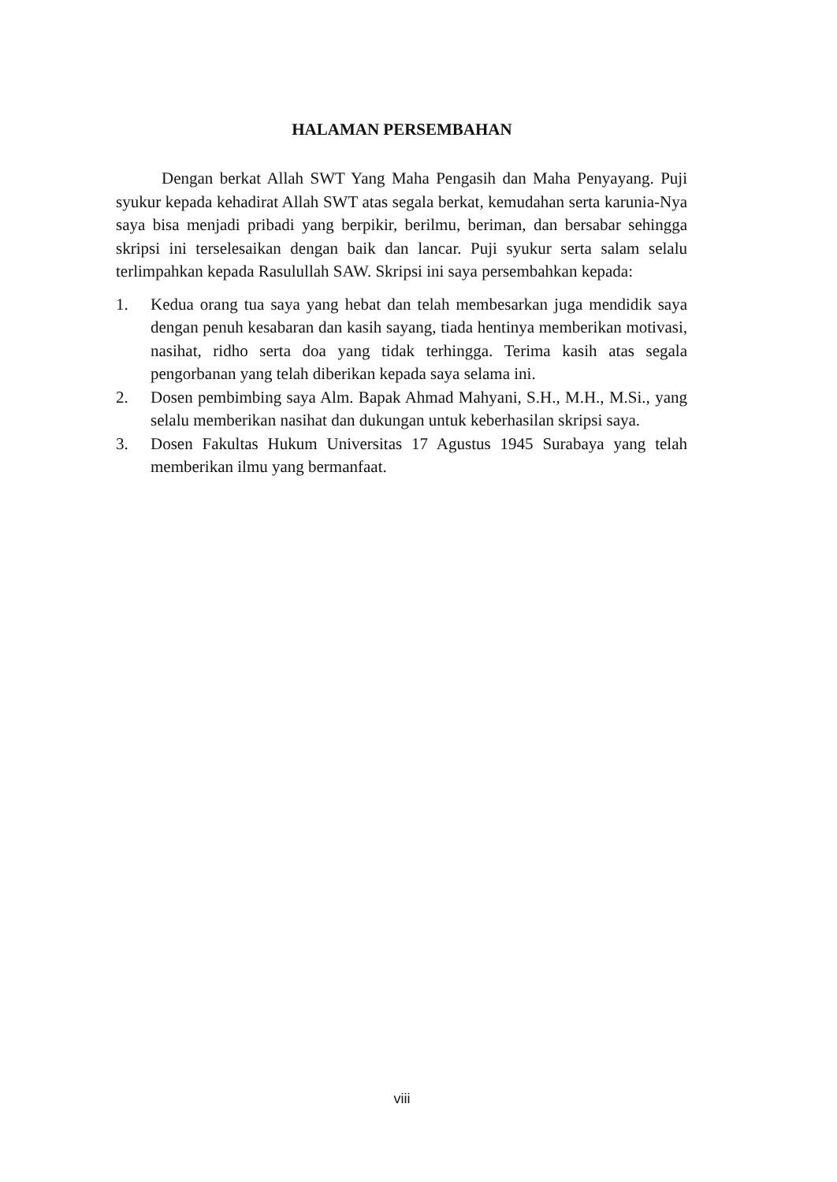HALAMAN PERSEMBAHAN
Dengan berkat Allah SWT Yang Maha Pengasih dan Maha Penyayang. Puji syukur kepada kehadirat Allah SWT atas segala berkat, kemudahan serta karunia-Nya saya bisa menjadi pribadi yang berpikir, berilmu, beriman, dan bersabar sehingga skripsi ini terselesaikan dengan baik dan lancar. Puji syukur serta salam selalu terlimpahkan kepada Rasulullah SAW. Skripsi ini saya persembahkan kepada:
1. Kedua orang tua saya yang hebat dan telah membesarkan juga mendidik saya dengan penuh kesabaran dan kasih sayang, tiada hentinya memberikan motivasi, nasihat, ridho serta doa yang tidak terhingga. Terima kasih atas segala pengorbanan yang telah diberikan kepada saya selama ini.
2. Dosen pembimbing saya Alm. Bapak Ahmad Mahyani, S.H., M.H., M.Si., yang selalu memberikan nasihat dan dukungan untuk keberhasilan skripsi saya.
3. Dosen Fakultas Hukum Universitas 17 Agustus 1945 Surabaya yang telah memberikan ilmu yang bermanfaat.
viii